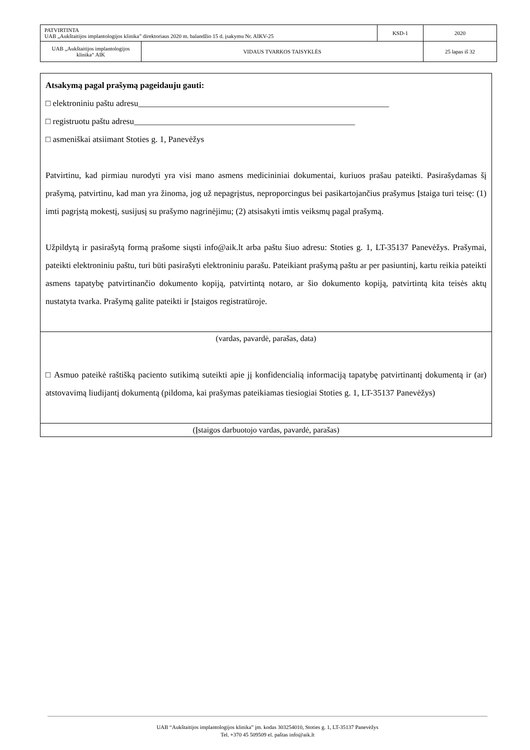| PATVIRTINTA UAB „Aukštaitijos implantologijos klinika” direktoriaus 2020 m. balandžio 15 d. įsakymu Nr. AIKV-25 | | KSD-1 | 2020 |
| UAB „Aukštaitijos implantologijos klinika“ AIK | VIDAUS TVARKOS TAISYKLĖS | | 25 lapas iš 32 |
Atsakymą pagal prašymą pageidauju gauti:
□ elektroniniu paštu adresu___________________________________________________________
□ registruotu paštu adresu____________________________________________________
□ asmeniškai atsiimant Stoties g. 1, Panevėžys
Patvirtinu, kad pirmiau nurodyti yra visi mano asmens medicininiai dokumentai, kuriuos prašau pateikti. Pasirašydamas šį prašymą, patvirtinu, kad man yra žinoma, jog už nepagrįstus, neproporcingus bei pasikartojančius prašymus Įstaiga turi teisę: (1) imti pagrįstą mokestį, susijusį su prašymo nagrinėjimu; (2) atsisakyti imtis veiksmų pagal prašymą.
Užpildytą ir pasirašytą formą prašome siųsti info@aik.lt arba paštu šiuo adresu: Stoties g. 1, LT-35137 Panevėžys. Prašymai, pateikti elektroniniu paštu, turi būti pasirašyti elektroniniu parašu. Pateikiant prašymą paštu ar per pasiuntinį, kartu reikia pateikti asmens tapatybę patvirtinančio dokumento kopiją, patvirtintą notaro, ar šio dokumento kopiją, patvirtintą kita teisės aktų nustatyta tvarka. Prašymą galite pateikti ir Įstaigos registratūroje.
(vardas, pavardė, parašas, data)
□ Asmuo pateikė raštišką paciento sutikimą suteikti apie jį konfidencialią informaciją tapatybę patvirtinantį dokumentą ir (ar) atstovavimą liudijantį dokumentą (pildoma, kai prašymas pateikiamas tiesiogiai Stoties g. 1, LT-35137 Panevėžys)
(Įstaigos darbuotojo vardas, pavardė, parašas)
UAB “Aukštaitijos implantologijos klinika” įm. kodas 303254010, Stoties g. 1, LT-35137 Panevėžys
Tel. +370 45 509509 el. paštas info@aik.lt